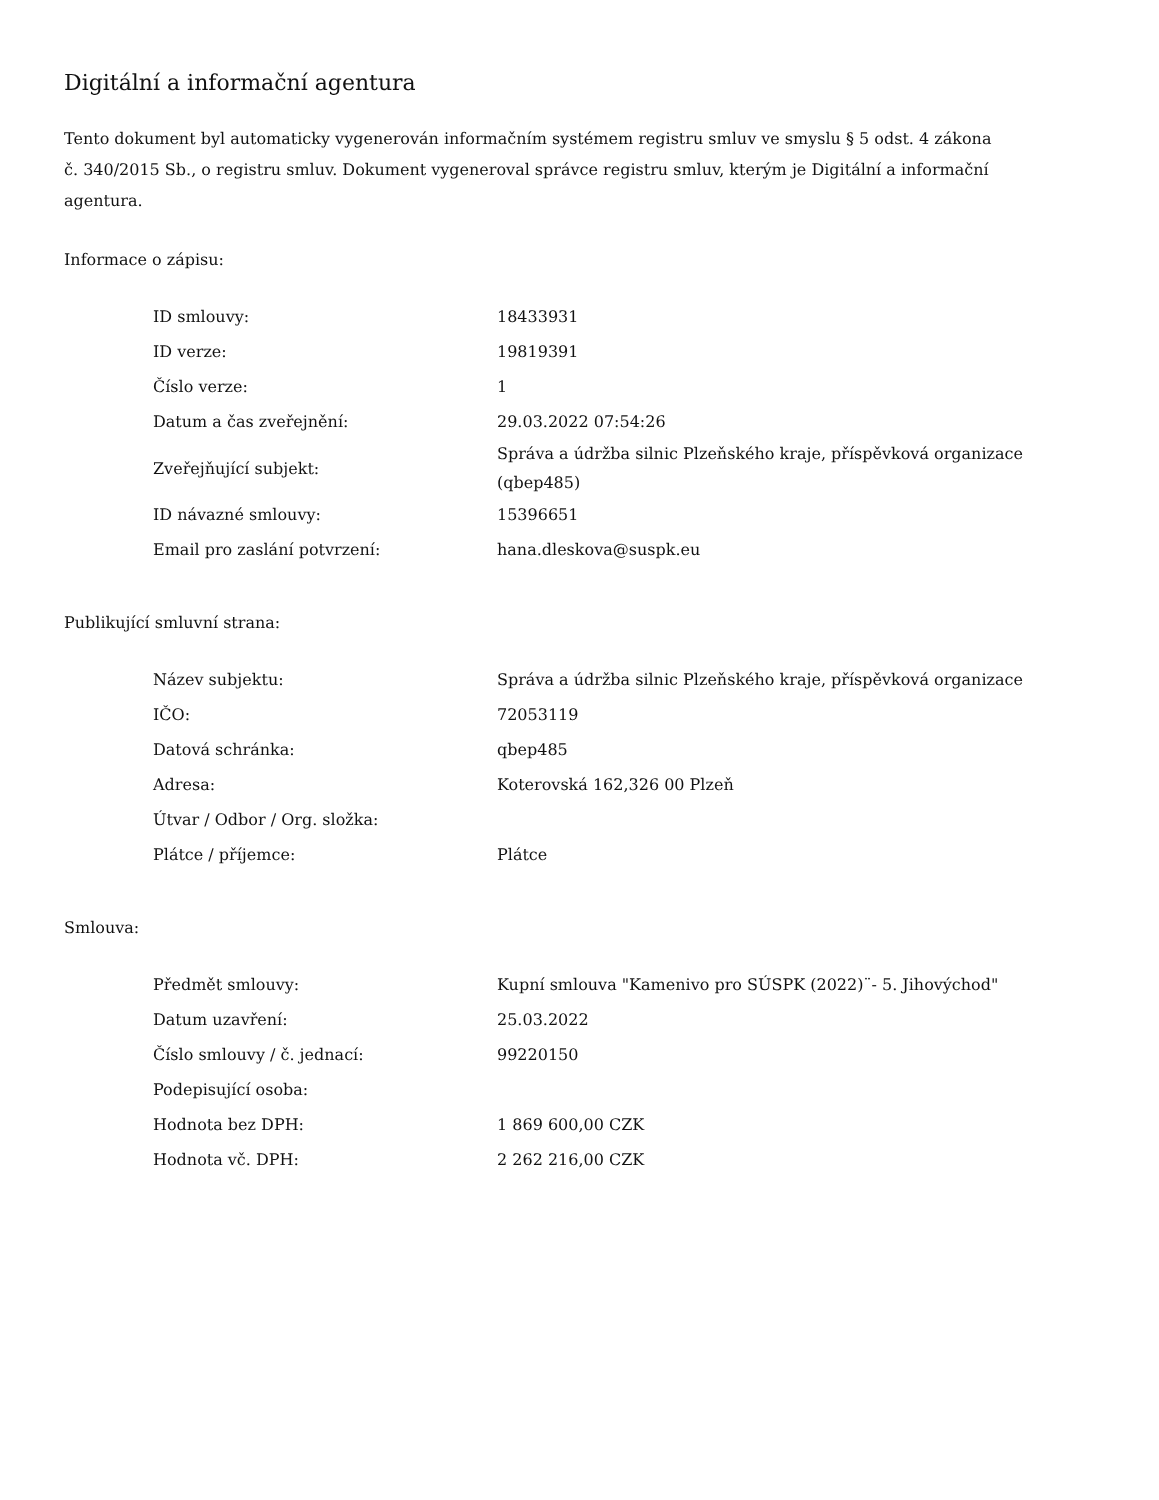Digitální a informační agentura
Tento dokument byl automaticky vygenerován informačním systémem registru smluv ve smyslu § 5 odst. 4 zákona
č. 340/2015 Sb., o registru smluv. Dokument vygeneroval správce registru smluv, kterým je Digitální a informační agentura.
Informace o zápisu:
| ID smlouvy: | 18433931 |
| ID verze: | 19819391 |
| Číslo verze: | 1 |
| Datum a čas zveřejnění: | 29.03.2022 07:54:26 |
| Zveřejňující subjekt: | Správa a údržba silnic Plzeňského kraje, příspěvková organizace (qbep485) |
| ID návazné smlouvy: | 15396651 |
| Email pro zaslání potvrzení: | hana.dleskova@suspk.eu |
Publikující smluvní strana:
| Název subjektu: | Správa a údržba silnic Plzeňského kraje, příspěvková organizace |
| IČO: | 72053119 |
| Datová schránka: | qbep485 |
| Adresa: | Koterovská 162,326 00 Plzeň |
| Útvar / Odbor / Org. složka: | |
| Plátce / příjemce: | Plátce |
Smlouva:
| Předmět smlouvy: | Kupní smlouva "Kamenivo pro SÚSPK (2022)¨- 5. Jihovýchod" |
| Datum uzavření: | 25.03.2022 |
| Číslo smlouvy / č. jednací: | 99220150 |
| Podepisující osoba: | |
| Hodnota bez DPH: | 1 869 600,00 CZK |
| Hodnota vč. DPH: | 2 262 216,00 CZK |